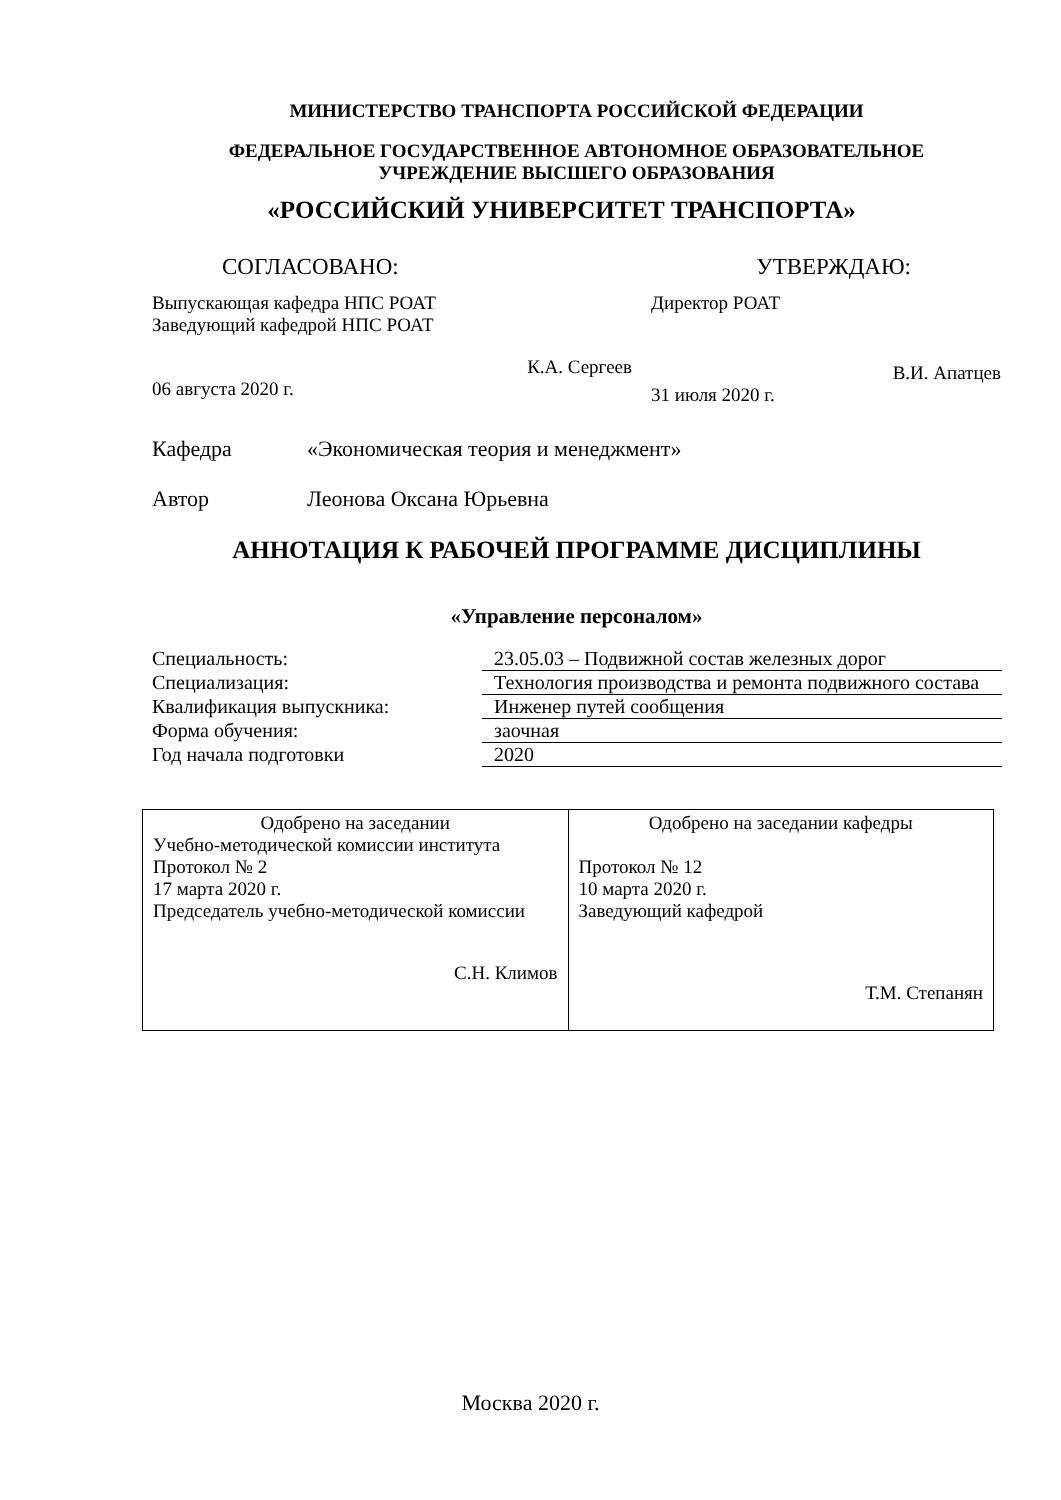МИНИСТЕРСТВО ТРАНСПОРТА РОССИЙСКОЙ ФЕДЕРАЦИИ
ФЕДЕРАЛЬНОЕ ГОСУДАРСТВЕННОЕ АВТОНОМНОЕ ОБРАЗОВАТЕЛЬНОЕ
УЧРЕЖДЕНИЕ ВЫСШЕГО ОБРАЗОВАНИЯ
«РОССИЙСКИЙ УНИВЕРСИТЕТ ТРАНСПОРТА»
СОГЛАСОВАНО: УТВЕРЖДАЮ:
Выпускающая кафедра НПС РОАТ
Заведующий кафедрой НПС РОАТ
К.А. Сергеев
06 августа 2020 г.
Директор РОАТ
В.И. Апатцев
31 июля 2020 г.
Кафедра «Экономическая теория и менеджмент»
Автор Леонова Оксана Юрьевна
АННОТАЦИЯ К РАБОЧЕЙ ПРОГРАММЕ ДИСЦИПЛИНЫ
«Управление персоналом»
| Специальность: | 23.05.03 – Подвижной состав железных дорог |
| Специализация: | Технология производства и ремонта подвижного состава |
| Квалификация выпускника: | Инженер путей сообщения |
| Форма обучения: | заочная |
| Год начала подготовки | 2020 |
| Одобрено на заседании Учебно-методической комиссии института Протокол № 2 17 марта 2020 г. Председатель учебно-методической комиссии С.Н. Климов | Одобрено на заседании кафедры Протокол № 12 10 марта 2020 г. Заведующий кафедрой Т.М. Степанян |
Москва 2020 г.